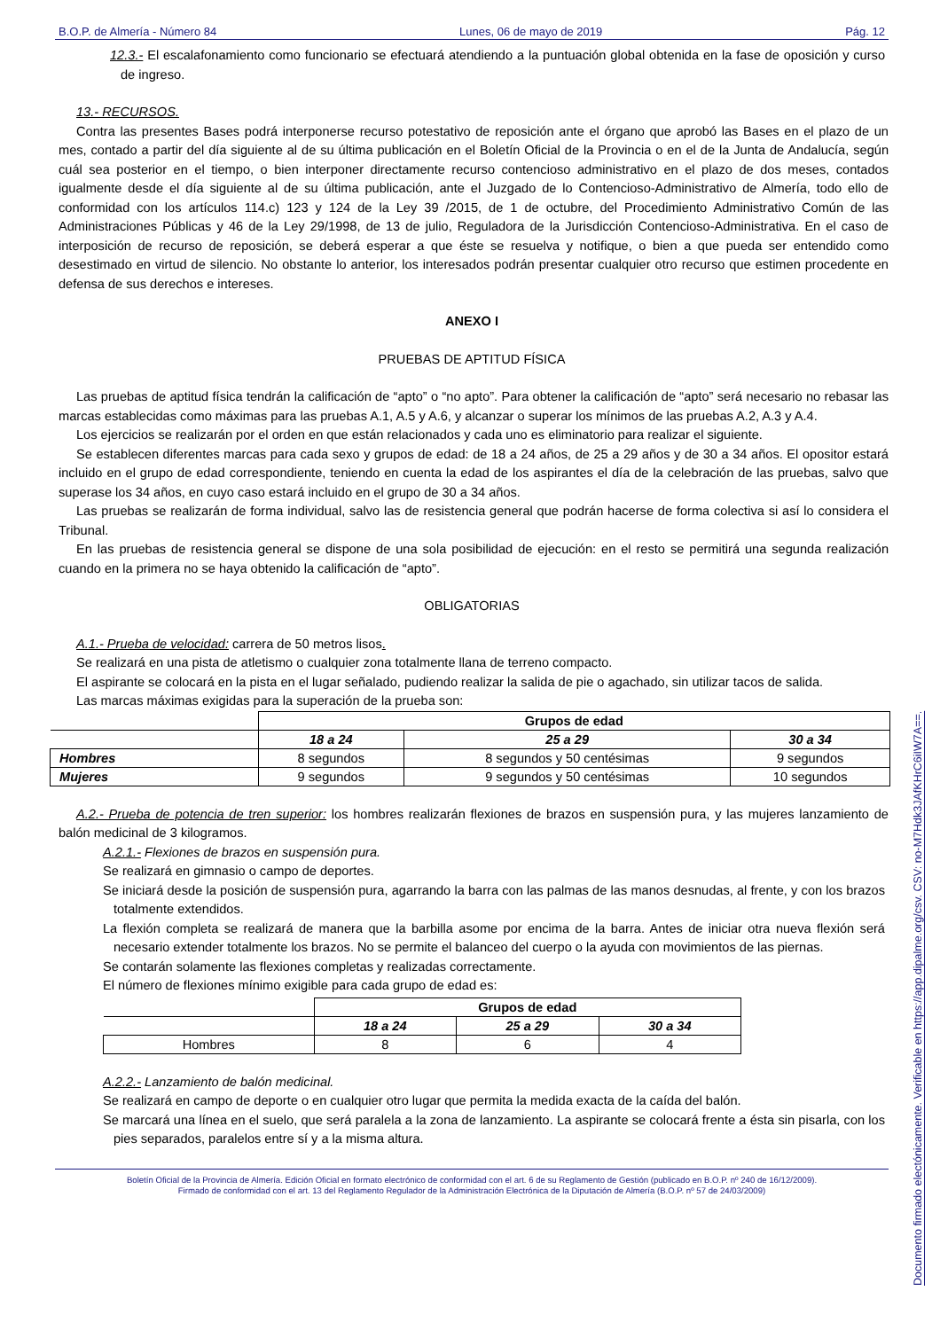B.O.P. de Almería - Número 84 Lunes, 06 de mayo de 2019 Pág. 12
12.3.- El escalafonamiento como funcionario se efectuará atendiendo a la puntuación global obtenida en la fase de oposición y curso de ingreso.
13.- RECURSOS.
Contra las presentes Bases podrá interponerse recurso potestativo de reposición ante el órgano que aprobó las Bases en el plazo de un mes, contado a partir del día siguiente al de su última publicación en el Boletín Oficial de la Provincia o en el de la Junta de Andalucía, según cuál sea posterior en el tiempo, o bien interponer directamente recurso contencioso administrativo en el plazo de dos meses, contados igualmente desde el día siguiente al de su última publicación, ante el Juzgado de lo Contencioso-Administrativo de Almería, todo ello de conformidad con los artículos 114.c) 123 y 124 de la Ley 39 /2015, de 1 de octubre, del Procedimiento Administrativo Común de las Administraciones Públicas y 46 de la Ley 29/1998, de 13 de julio, Reguladora de la Jurisdicción Contencioso-Administrativa. En el caso de interposición de recurso de reposición, se deberá esperar a que éste se resuelva y notifique, o bien a que pueda ser entendido como desestimado en virtud de silencio. No obstante lo anterior, los interesados podrán presentar cualquier otro recurso que estimen procedente en defensa de sus derechos e intereses.
ANEXO I
PRUEBAS DE APTITUD FÍSICA
Las pruebas de aptitud física tendrán la calificación de “apto” o “no apto”. Para obtener la calificación de “apto” será necesario no rebasar las marcas establecidas como máximas para las pruebas A.1, A.5 y A.6, y alcanzar o superar los mínimos de las pruebas A.2, A.3 y A.4.
Los ejercicios se realizarán por el orden en que están relacionados y cada uno es eliminatorio para realizar el siguiente.
Se establecen diferentes marcas para cada sexo y grupos de edad: de 18 a 24 años, de 25 a 29 años y de 30 a 34 años. El opositor estará incluido en el grupo de edad correspondiente, teniendo en cuenta la edad de los aspirantes el día de la celebración de las pruebas, salvo que superase los 34 años, en cuyo caso estará incluido en el grupo de 30 a 34 años.
Las pruebas se realizarán de forma individual, salvo las de resistencia general que podrán hacerse de forma colectiva si así lo considera el Tribunal.
En las pruebas de resistencia general se dispone de una sola posibilidad de ejecución: en el resto se permitirá una segunda realización cuando en la primera no se haya obtenido la calificación de “apto”.
OBLIGATORIAS
A.1.- Prueba de velocidad: carrera de 50 metros lisos.
Se realizará en una pista de atletismo o cualquier zona totalmente llana de terreno compacto.
El aspirante se colocará en la pista en el lugar señalado, pudiendo realizar la salida de pie o agachado, sin utilizar tacos de salida.
Las marcas máximas exigidas para la superación de la prueba son:
| | Grupos de edad | | |
| | 18 a 24 | 25 a 29 | 30 a 34 |
| Hombres | 8 segundos | 8 segundos y 50 centésimas | 9 segundos |
| Mujeres | 9 segundos | 9 segundos y 50 centésimas | 10 segundos |
A.2.- Prueba de potencia de tren superior: los hombres realizarán flexiones de brazos en suspensión pura, y las mujeres lanzamiento de balón medicinal de 3 kilogramos.
A.2.1.- Flexiones de brazos en suspensión pura.
Se realizará en gimnasio o campo de deportes.
Se iniciará desde la posición de suspensión pura, agarrando la barra con las palmas de las manos desnudas, al frente, y con los brazos totalmente extendidos.
La flexión completa se realizará de manera que la barbilla asome por encima de la barra. Antes de iniciar otra nueva flexión será necesario extender totalmente los brazos. No se permite el balanceo del cuerpo o la ayuda con movimientos de las piernas.
Se contarán solamente las flexiones completas y realizadas correctamente.
El número de flexiones mínimo exigible para cada grupo de edad es:
| | Grupos de edad | | |
| | 18 a 24 | 25 a 29 | 30 a 34 |
| Hombres | 8 | 6 | 4 |
A.2.2.- Lanzamiento de balón medicinal.
Se realizará en campo de deporte o en cualquier otro lugar que permita la medida exacta de la caída del balón.
Se marcará una línea en el suelo, que será paralela a la zona de lanzamiento. La aspirante se colocará frente a ésta sin pisarla, con los pies separados, paralelos entre sí y a la misma altura.
Boletín Oficial de la Provincia de Almería. Edición Oficial en formato electrónico de conformidad con el art. 6 de su Reglamento de Gestión (publicado en B.O.P. nº 240 de 16/12/2009).
Firmado de conformidad con el art. 13 del Reglamento Regulador de la Administración Electrónica de la Diputación de Almería (B.O.P. nº 57 de 24/03/2009)
Documento firmado electónicamente. Verificable en https://app.dipalme.org/csv. CSV: no-M7Hdk3JAfKHrC6iIW7A==.